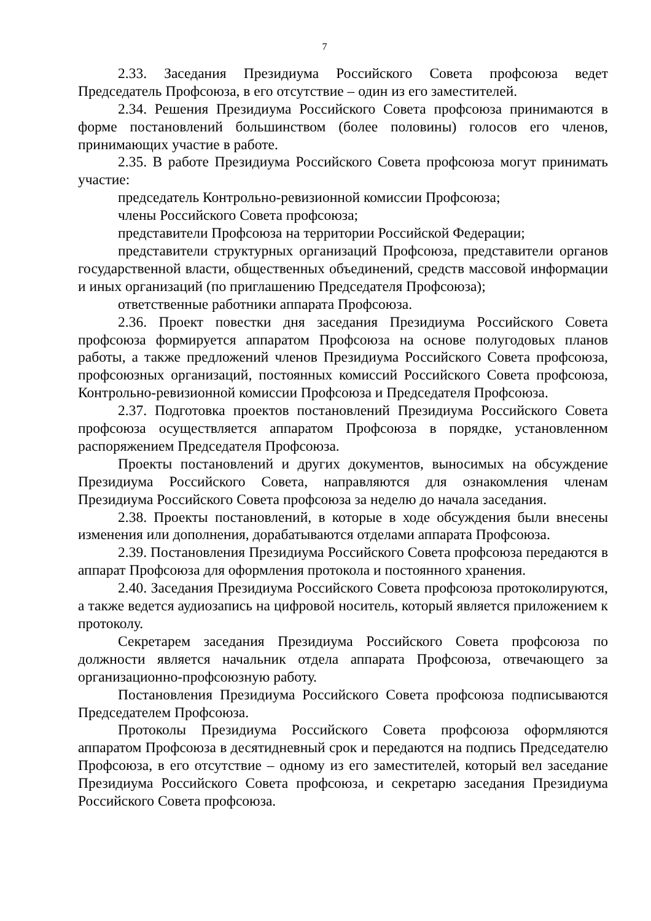7
2.33. Заседания Президиума Российского Совета профсоюза ведет Председатель Профсоюза, в его отсутствие – один из его заместителей.
2.34. Решения Президиума Российского Совета профсоюза принимаются в форме постановлений большинством (более половины) голосов его членов, принимающих участие в работе.
2.35. В работе Президиума Российского Совета профсоюза могут принимать участие:
председатель Контрольно-ревизионной комиссии Профсоюза;
члены Российского Совета профсоюза;
представители Профсоюза на территории Российской Федерации;
представители структурных организаций Профсоюза, представители органов государственной власти, общественных объединений, средств массовой информации и иных организаций (по приглашению Председателя Профсоюза);
ответственные работники аппарата Профсоюза.
2.36. Проект повестки дня заседания Президиума Российского Совета профсоюза формируется аппаратом Профсоюза на основе полугодовых планов работы, а также предложений членов Президиума Российского Совета профсоюза, профсоюзных организаций, постоянных комиссий Российского Совета профсоюза, Контрольно-ревизионной комиссии Профсоюза и Председателя Профсоюза.
2.37. Подготовка проектов постановлений Президиума Российского Совета профсоюза осуществляется аппаратом Профсоюза в порядке, установленном распоряжением Председателя Профсоюза.
Проекты постановлений и других документов, выносимых на обсуждение Президиума Российского Совета, направляются для ознакомления членам Президиума Российского Совета профсоюза за неделю до начала заседания.
2.38. Проекты постановлений, в которые в ходе обсуждения были внесены изменения или дополнения, дорабатываются отделами аппарата Профсоюза.
2.39. Постановления Президиума Российского Совета профсоюза передаются в аппарат Профсоюза для оформления протокола и постоянного хранения.
2.40. Заседания Президиума Российского Совета профсоюза протоколируются, а также ведется аудиозапись на цифровой носитель, который является приложением к протоколу.
Секретарем заседания Президиума Российского Совета профсоюза по должности является начальник отдела аппарата Профсоюза, отвечающего за организационно-профсоюзную работу.
Постановления Президиума Российского Совета профсоюза подписываются Председателем Профсоюза.
Протоколы Президиума Российского Совета профсоюза оформляются аппаратом Профсоюза в десятидневный срок и передаются на подпись Председателю Профсоюза, в его отсутствие – одному из его заместителей, который вел заседание Президиума Российского Совета профсоюза, и секретарю заседания Президиума Российского Совета профсоюза.